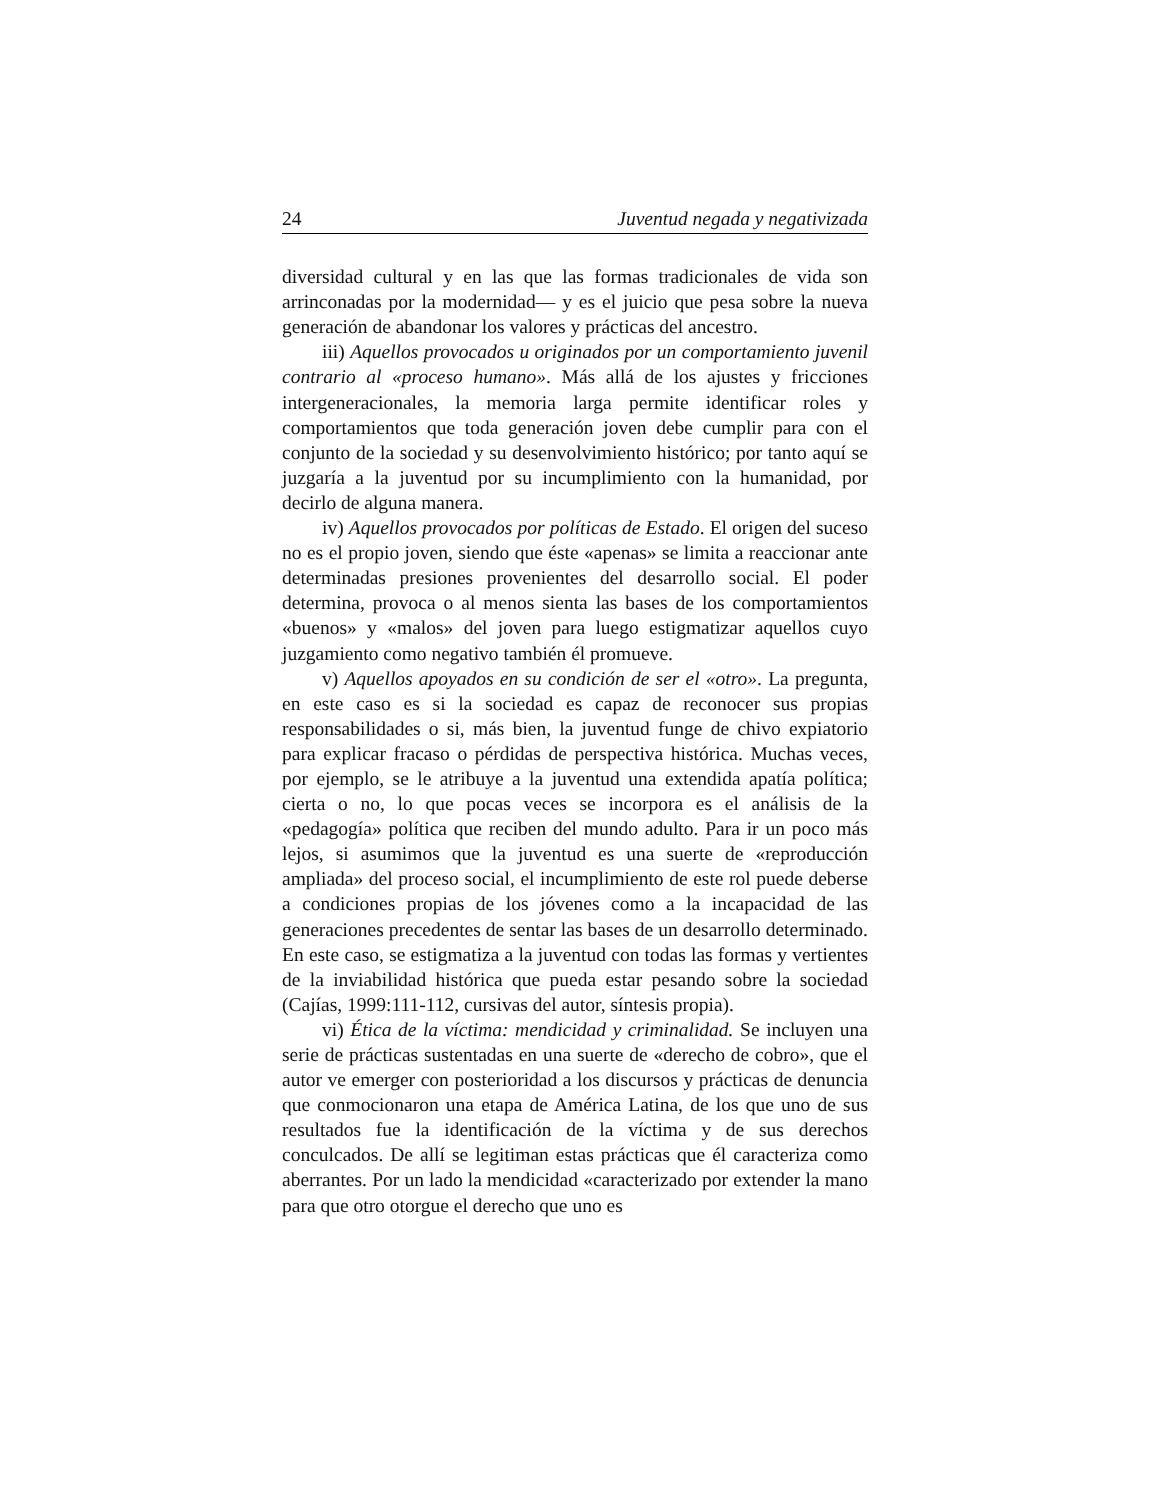24 Juventud negada y negativizada
diversidad cultural y en las que las formas tradicionales de vida son arrinconadas por la modernidad— y es el juicio que pesa sobre la nueva generación de abandonar los valores y prácticas del ancestro.
iii) Aquellos provocados u originados por un comportamiento juvenil contrario al «proceso humano». Más allá de los ajustes y fricciones intergeneracionales, la memoria larga permite identificar roles y comportamientos que toda generación joven debe cumplir para con el conjunto de la sociedad y su desenvolvimiento histórico; por tanto aquí se juzgaría a la juventud por su incumplimiento con la humanidad, por decirlo de alguna manera.
iv) Aquellos provocados por políticas de Estado. El origen del suceso no es el propio joven, siendo que éste «apenas» se limita a reaccionar ante determinadas presiones provenientes del desarrollo social. El poder determina, provoca o al menos sienta las bases de los comportamientos «buenos» y «malos» del joven para luego estigmatizar aquellos cuyo juzgamiento como negativo también él promueve.
v) Aquellos apoyados en su condición de ser el «otro». La pregunta, en este caso es si la sociedad es capaz de reconocer sus propias responsabilidades o si, más bien, la juventud funge de chivo expiatorio para explicar fracaso o pérdidas de perspectiva histórica. Muchas veces, por ejemplo, se le atribuye a la juventud una extendida apatía política; cierta o no, lo que pocas veces se incorpora es el análisis de la «pedagogía» política que reciben del mundo adulto. Para ir un poco más lejos, si asumimos que la juventud es una suerte de «reproducción ampliada» del proceso social, el incumplimiento de este rol puede deberse a condiciones propias de los jóvenes como a la incapacidad de las generaciones precedentes de sentar las bases de un desarrollo determinado. En este caso, se estigmatiza a la juventud con todas las formas y vertientes de la inviabilidad histórica que pueda estar pesando sobre la sociedad (Cajías, 1999:111-112, cursivas del autor, síntesis propia).
vi) Ética de la víctima: mendicidad y criminalidad. Se incluyen una serie de prácticas sustentadas en una suerte de «derecho de cobro», que el autor ve emerger con posterioridad a los discursos y prácticas de denuncia que conmocionaron una etapa de América Latina, de los que uno de sus resultados fue la identificación de la víctima y de sus derechos conculcados. De allí se legitiman estas prácticas que él caracteriza como aberrantes. Por un lado la mendicidad «caracterizado por extender la mano para que otro otorgue el derecho que uno es